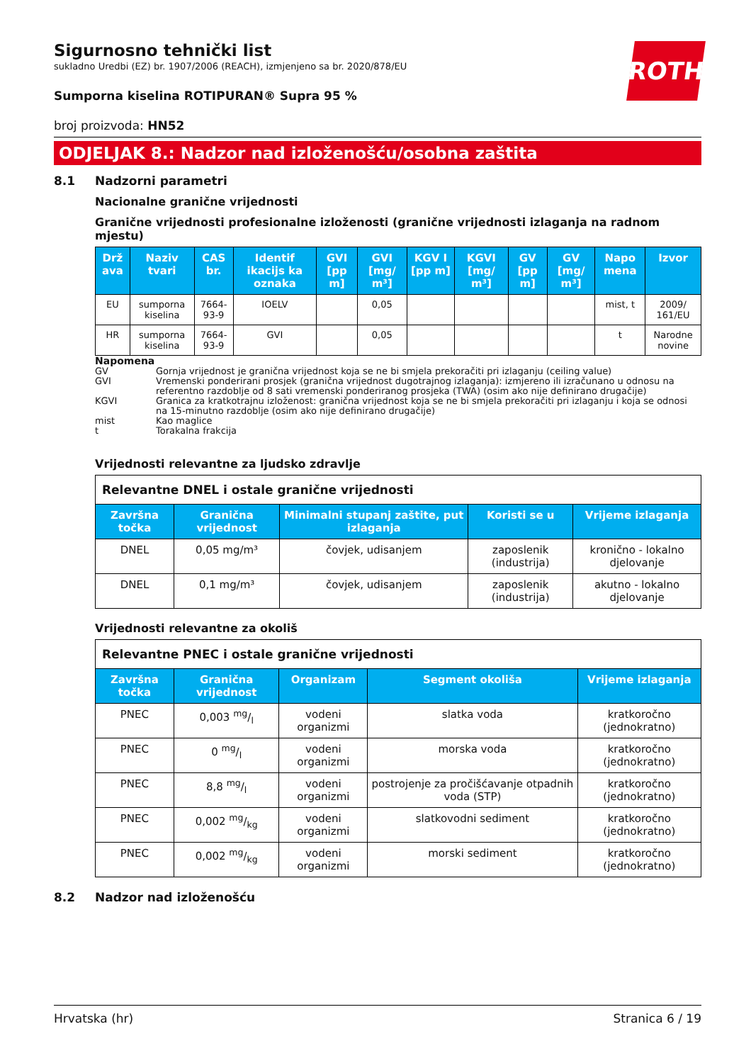ROTH
Sigurnosno tehnički list
sukladno Uredbi (EZ) br. 1907/2006 (REACH), izmjenjeno sa br. 2020/878/EU
Sumporna kiselina ROTIPURAN® Supra 95 %
broj proizvoda: HN52
ODJELJAK 8.: Nadzor nad izloženošću/osobna zaštita
8.1 Nadzorni parametri
Nacionalne granične vrijednosti
Granične vrijednosti profesionalne izloženosti (granične vrijednosti izlaganja na radnom mjestu)
| Drž ava | Naziv tvari | CAS br. | Identif ikacijs ka oznaka | GVI [pp m] | GVI [mg/ m³] | KGV I [pp m] | KGVI [mg/ m³] | GV [pp m] | GV [mg/ m³] | Napo mena | Izvor |
| --- | --- | --- | --- | --- | --- | --- | --- | --- | --- | --- | --- |
| EU | sumporna kiselina | 7664-93-9 | IOELV | | 0,05 | | | | | mist, t | 2009/ 161/EU |
| HR | sumporna kiselina | 7664-93-9 | GVI | | 0,05 | | | | | t | Narodne novine |
Napomena
GV Gornja vrijednost je granična vrijednost koja se ne bi smjela prekoračiti pri izlaganju (ceiling value)
GVI Vremenski ponderirani prosjek (granična vrijednost dugotrajnog izlaganja): izmjereno ili izračunano u odnosu na referentno razdoblje od 8 sati vremenski ponderiranog prosjeka (TWA) (osim ako nije definirano drugačije)
KGVI Granica za kratkotrajnu izloženost: granična vrijednost koja se ne bi smjela prekoračiti pri izlaganju i koja se odnosi na 15-minutno razdoblje (osim ako nije definirano drugačije)
mist Kao maglice
t Torakalna frakcija
Vrijednosti relevantne za ljudsko zdravlje
| Relevantne DNEL i ostale granične vrijednosti | | | | |
| --- | --- | --- | --- | --- |
| Završna točka | Granična vrijednost | Minimalni stupanj zaštite, put izlaganja | Koristi se u | Vrijeme izlaganja |
| DNEL | 0,05 mg/m³ | čovjek, udisanjem | zaposlenik (industrija) | kronično - lokalno djelovanje |
| DNEL | 0,1 mg/m³ | čovjek, udisanjem | zaposlenik (industrija) | akutno - lokalno djelovanje |
Vrijednosti relevantne za okoliš
| Relevantne PNEC i ostale granične vrijednosti | | | | |
| --- | --- | --- | --- | --- |
| Završna točka | Granična vrijednost | Organizam | Segment okoliša | Vrijeme izlaganja |
| PNEC | 0,003 mg/l | vodeni organizmi | slatka voda | kratkoročno (jednokratno) |
| PNEC | 0 mg/l | vodeni organizmi | morska voda | kratkoročno (jednokratno) |
| PNEC | 8,8 mg/l | vodeni organizmi | postrojenje za pročišćavanje otpadnih voda (STP) | kratkoročno (jednokratno) |
| PNEC | 0,002 mg/kg | vodeni organizmi | slatkovodni sediment | kratkoročno (jednokratno) |
| PNEC | 0,002 mg/kg | vodeni organizmi | morski sediment | kratkoročno (jednokratno) |
8.2 Nadzor nad izloženošću
Hrvatska (hr) Stranica 6 / 19